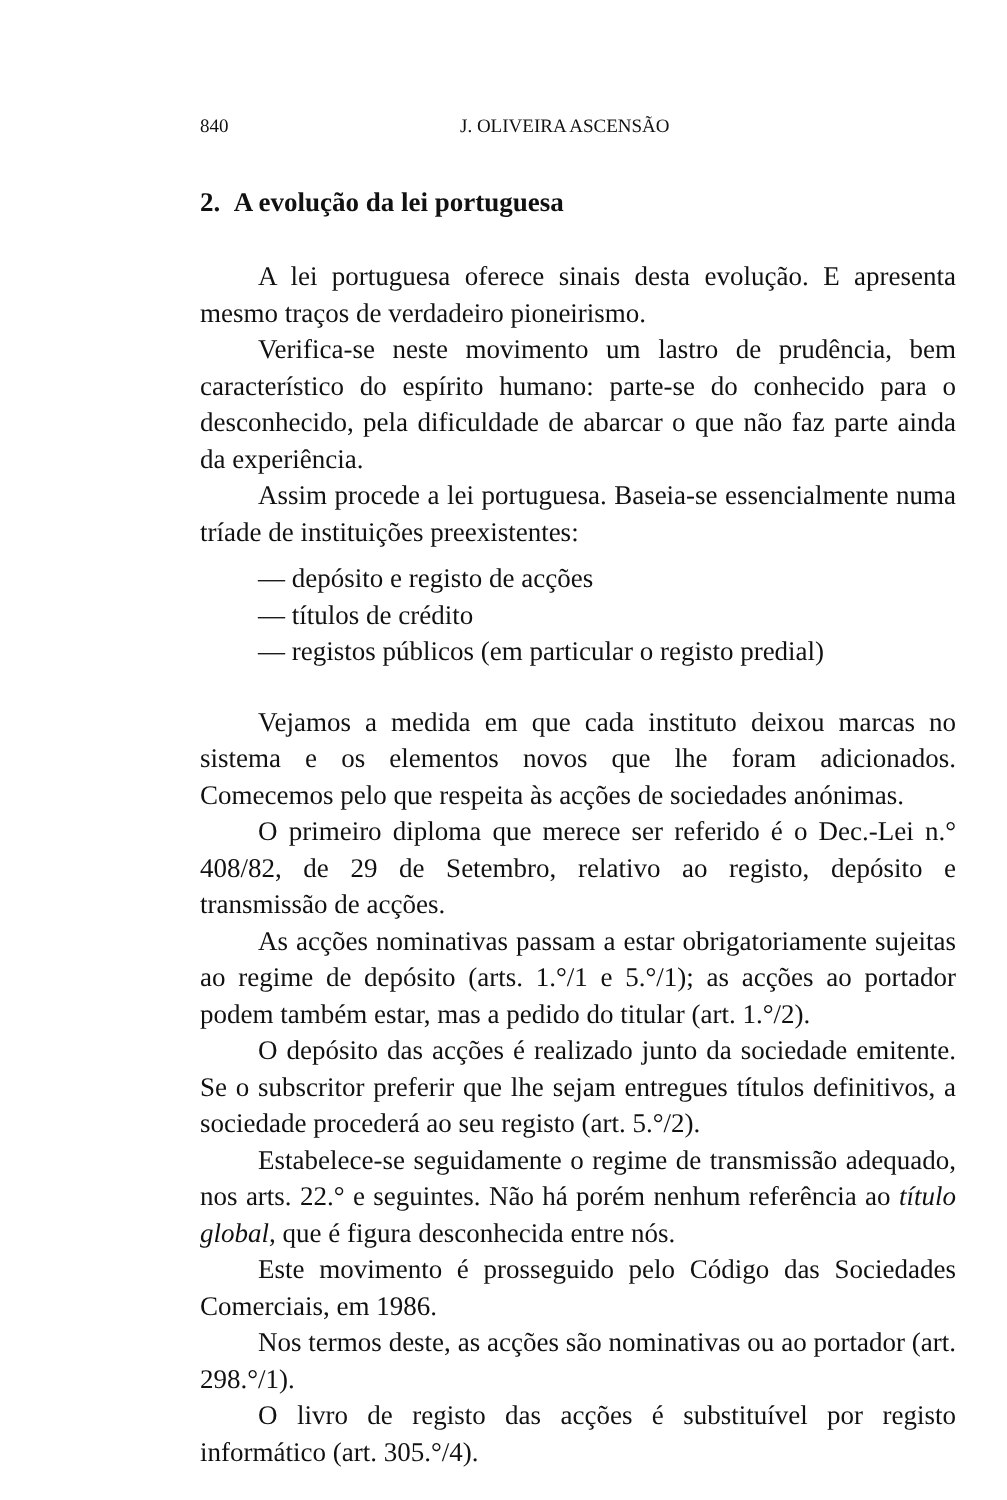840 J. OLIVEIRA ASCENSÃO
2. A evolução da lei portuguesa
A lei portuguesa oferece sinais desta evolução. E apresenta mesmo traços de verdadeiro pioneirismo.
Verifica-se neste movimento um lastro de prudência, bem característico do espírito humano: parte-se do conhecido para o desconhecido, pela dificuldade de abarcar o que não faz parte ainda da experiência.
Assim procede a lei portuguesa. Baseia-se essencialmente numa tríade de instituições preexistentes:
— depósito e registo de acções
— títulos de crédito
— registos públicos (em particular o registo predial)
Vejamos a medida em que cada instituto deixou marcas no sistema e os elementos novos que lhe foram adicionados. Comecemos pelo que respeita às acções de sociedades anónimas.
O primeiro diploma que merece ser referido é o Dec.-Lei n.° 408/82, de 29 de Setembro, relativo ao registo, depósito e transmissão de acções.
As acções nominativas passam a estar obrigatoriamente sujeitas ao regime de depósito (arts. 1.°/1 e 5.°/1); as acções ao portador podem também estar, mas a pedido do titular (art. 1.°/2).
O depósito das acções é realizado junto da sociedade emitente. Se o subscritor preferir que lhe sejam entregues títulos definitivos, a sociedade procederá ao seu registo (art. 5.°/2).
Estabelece-se seguidamente o regime de transmissão adequado, nos arts. 22.° e seguintes. Não há porém nenhum referência ao título global, que é figura desconhecida entre nós.
Este movimento é prosseguido pelo Código das Sociedades Comerciais, em 1986.
Nos termos deste, as acções são nominativas ou ao portador (art. 298.°/1).
O livro de registo das acções é substituível por registo informático (art. 305.°/4).